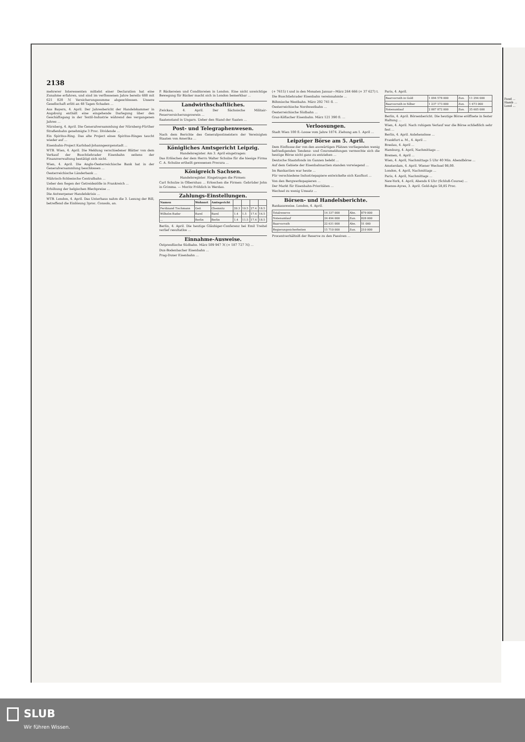2138
mehrerer Interessenten mittelst einer Declaration hat eine Zunahme erfahren, und sind im verflossenen Jahre bereits 688 mit 621 020 ℳ Versicherungssumme abgeschlossen. Unsere Gesellschaft erlitt an 48 Tagen Schaden ...
Aus Bayern, 4. April. Der Jahresbericht der Handelskammer in Augsburg enthält eine eingehende Darlegung über den Geschäftsgang in der Textil-Industrie während des vergangenen Jahres ...
Nürnberg, 4. April. Die Generalversammlung der Nürnberg-Fürther Straßenbahn genehmigte 3 Proc. Dividende ...
Ein Spiritus-Ring. Das alte Project eines Spiritus-Ringes taucht wieder auf ...
Eisenbahn-Project Karlsbad-Johanngeorgenstadt ...
WTB. Wien, 4. April. Die Meldung verschiedener Blätter von dem Verkauf der Buschtiehrader Eisenbahn seitens der Finanzverwaltung bestätigt sich nicht.
Wien, 4. April. Die Anglo-Oesterreichische Bank hat in der Generalversammlung beschlossen ...
Oesterreichische Länderbank ...
Mährisch-Schlesische Centralbahn ...
Ueber den Segen der Getreidezölle in Frankreich ...
Erhöhung der belgischen Blechpreise ...
Die Antwerpener Handelskrisis ...
WTB. London, 4. April. Das Unterhaus nahm die 3. Lesung der Bill, betreffend die Einlösung 3proc. Consols, an.
P. Bäckereien und Conditoreien in London. Eine nicht unwichtige Bewegung für Bäcker macht sich in London bemerkbar ...
Landwirthschaftliches.
Zwickau, 4. April. Der Sächsische Militair-Feuerversicherungsverein ...
Saatenstand in Ungarn. Ueber den Stand der Saaten ...
Post- und Telegraphenwesen.
Nach dem Berichte des Generalpostmeisters der Vereinigten Staaten von Amerika ...
Königliches Amtsgericht Leipzig.
Handelsregister. Am 3. April eingetragen:
Das Erlöschen der dem Herrn Walter Schulze für die hiesige Firma C. A. Schulze ertheilt gewesenen Procura ...
Königreich Sachsen.
Handelsregister. Eingetragen die Firmen:
Carl Schulze in Olbernhau ... Erloschen die Firmen: Gebrüder John in Grimma. — Moritz Fröhlich in Werdau.
Zahlungs-Einstellungen.
| Namen | Wohnort | Amtsgericht | | | | |
| --- | --- | --- | --- | --- | --- | --- |
| Ferdinand Tischmann | Geit | Chemnitz | 20.3 | 10.5 | 27.4 | 18.5 |
| Wilhelm Bader | Barel | Barel | 1.4 | 1.5 | 17.4 | 16.5 |
| ... | Berlin | Berlin | 1.4 | 11.5 | 17.4 | 18.5 |
Berlin, 4. April. Die heutige Gläubiger-Conferenz bei Emil Treitel verlief resultatlos ...
Einnahme-Ausweise.
Ostpreußische Südbahn. März 509 947 ℳ (+ 187 727 ℳ) ...
Dux-Bodenbacher Eisenbahn ...
Prag-Duxer Eisenbahn ...
(+ 7615) t und in den Monaten Januar—März 264 666 (+ 37 627) t.
Die Buschtiehrader Eisenbahn vereinnahmte ...
Böhmische Westbahn. März 292 741 fl. ...
Oesterreichische Nordwestbahn ...
Oesterreichische Südbahn ...
Graz-Köflacher Eisenbahn. März 121 390 fl. ...
Verloosungen.
Stadt Wien 100 fl.-Loose vom Jahre 1874. Ziehung am 1. April ...
Leipziger Börse am 5. April.
Dem Einflusse der von den auswärtigen Plätzen vorliegenden wenig befriedigenden Tendenz- und Coursmeldungen vermochte sich die heutige Börse nicht ganz zu entziehen ...
Deutsche Staatsfonds im Ganzen belebt ...
Auf dem Gebiete der Eisenbahnactien standen vorwiegend ...
Im Bankactien war heute ...
Für verschiedene Industriepapiere entwickelte sich Kauflust ...
Von den Bergwerkspapieren ...
Der Markt für Eisenbahn-Prioritäten ...
Wechsel zu wenig Umsatz ...
Börsen- und Handelsberichte.
Bankausweise. London, 4. April.
| Totalreserve | 14 337 000 | Abn. | 879 000 |
| Notenumlauf | 24 494 000 | Zun. | 828 000 |
| Baarvorrath | 22 631 000 | Abn. | 51 000 |
| Regierungssicherheiten | 15 710 000 | Zun. | 210 000 |
Procentverhältniß der Reserve zu den Passiven ...
Paris, 4. April.
| Baarvorrath in Gold | 1 094 578 000 | Zun. | 11 294 000 |
| Baarvorrath in Silber | 1 237 173 000 | Zun. | 1 673 000 |
| Notenumlauf | 2 887 872 000 | Zun. | 35 605 000 |
Berlin, 4. April. Börsenbericht. Die heutige Börse eröffnete in fester Haltung ...
Wien, 4. April. Nach ruhigem Verlauf war die Börse schließlich sehr fest ...
Berlin, 4. April. Anlehenslose ...
Frankfurt a. M., 4. April ...
Breslau, 4. April ...
Hamburg, 4. April, Nachmittags ...
Bremen, 4. April ...
Wien, 4. April, Nachmittags 5 Uhr 40 Min. Abendbörse ...
Amsterdam, 4. April. Wiener Wechsel 98,00.
London, 4. April, Nachmittags ...
Paris, 4. April, Nachmittags ...
New-York, 4. April, Abends 6 Uhr (Schluß-Course) ...
Buenos-Ayres, 3. April. Gold-Agio 58,85 Proc.
Fond ... Hamb ... Lond ...
SLUB
Wir führen Wissen.